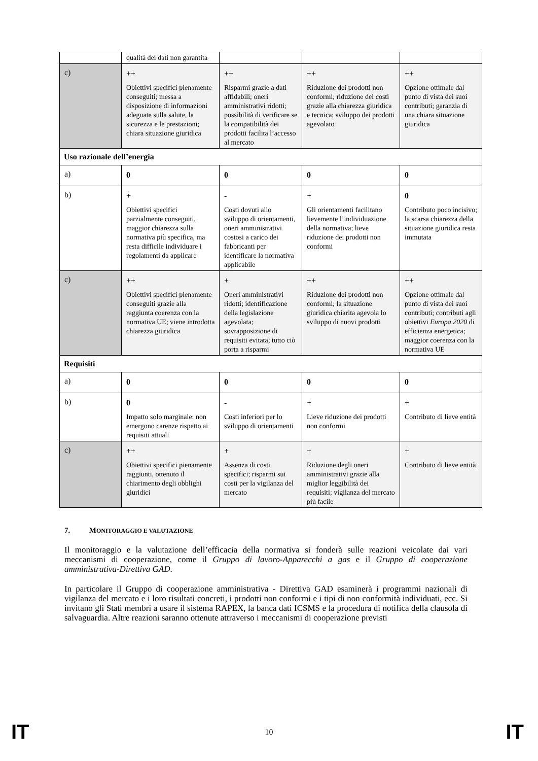| | qualità dei dati non garantita | | | |
| c) | ++ Obiettivi specifici pienamente conseguiti; messa a disposizione di informazioni adeguate sulla salute, la sicurezza e le prestazioni; chiara situazione giuridica | ++ Risparmi grazie a dati affidabili; oneri amministrativi ridotti; possibilità di verificare se la compatibilità dei prodotti facilita l’accesso al mercato | ++ Riduzione dei prodotti non conformi; riduzione dei costi grazie alla chiarezza giuridica e tecnica; sviluppo dei prodotti agevolato | ++ Opzione ottimale dal punto di vista dei suoi contributi; garanzia di una chiara situazione giuridica |
| Uso razionale dell’energia | | | | |
| a) | 0 | 0 | 0 | 0 |
| b) | + Obiettivi specifici parzialmente conseguiti, maggior chiarezza sulla normativa più specifica, ma resta difficile individuare i regolamenti da applicare | - Costi dovuti allo sviluppo di orientamenti, oneri amministrativi costosi a carico dei fabbricanti per identificare la normativa applicabile | + Gli orientamenti facilitano lievemente l’individuazione della normativa; lieve riduzione dei prodotti non conformi | 0 Contributo poco incisivo; la scarsa chiarezza della situazione giuridica resta immutata |
| c) | ++ Obiettivi specifici pienamente conseguiti grazie alla raggiunta coerenza con la normativa UE; viene introdotta chiarezza giuridica | + Oneri amministrativi ridotti; identificazione della legislazione agevolata; sovrapposizione di requisiti evitata; tutto ciò porta a risparmi | ++ Riduzione dei prodotti non conformi; la situazione giuridica chiarita agevola lo sviluppo di nuovi prodotti | ++ Opzione ottimale dal punto di vista dei suoi contributi; contributi agli obiettivi Europa 2020 di efficienza energetica; maggior coerenza con la normativa UE |
| Requisiti | | | | |
| a) | 0 | 0 | 0 | 0 |
| b) | 0 Impatto solo marginale: non emergono carenze rispetto ai requisiti attuali | - Costi inferiori per lo sviluppo di orientamenti | + Lieve riduzione dei prodotti non conformi | + Contributo di lieve entità |
| c) | ++ Obiettivi specifici pienamente raggiunti, ottenuto il chiarimento degli obblighi giuridici | + Assenza di costi specifici; risparmi sui costi per la vigilanza del mercato | + Riduzione degli oneri amministrativi grazie alla miglior leggibilità dei requisiti; vigilanza del mercato più facile | + Contributo di lieve entità |
7. MONITORAGGIO E VALUTAZIONE
Il monitoraggio e la valutazione dell’efficacia della normativa si fonderà sulle reazioni veicolate dai vari meccanismi di cooperazione, come il Gruppo di lavoro-Apparecchi a gas e il Gruppo di cooperazione amministrativa-Direttiva GAD.
In particolare il Gruppo di cooperazione amministrativa - Direttiva GAD esaminerà i programmi nazionali di vigilanza del mercato e i loro risultati concreti, i prodotti non conformi e i tipi di non conformità individuati, ecc. Si invitano gli Stati membri a usare il sistema RAPEX, la banca dati ICSMS e la procedura di notifica della clausola di salvaguardia. Altre reazioni saranno ottenute attraverso i meccanismi di cooperazione previsti
IT 10 IT